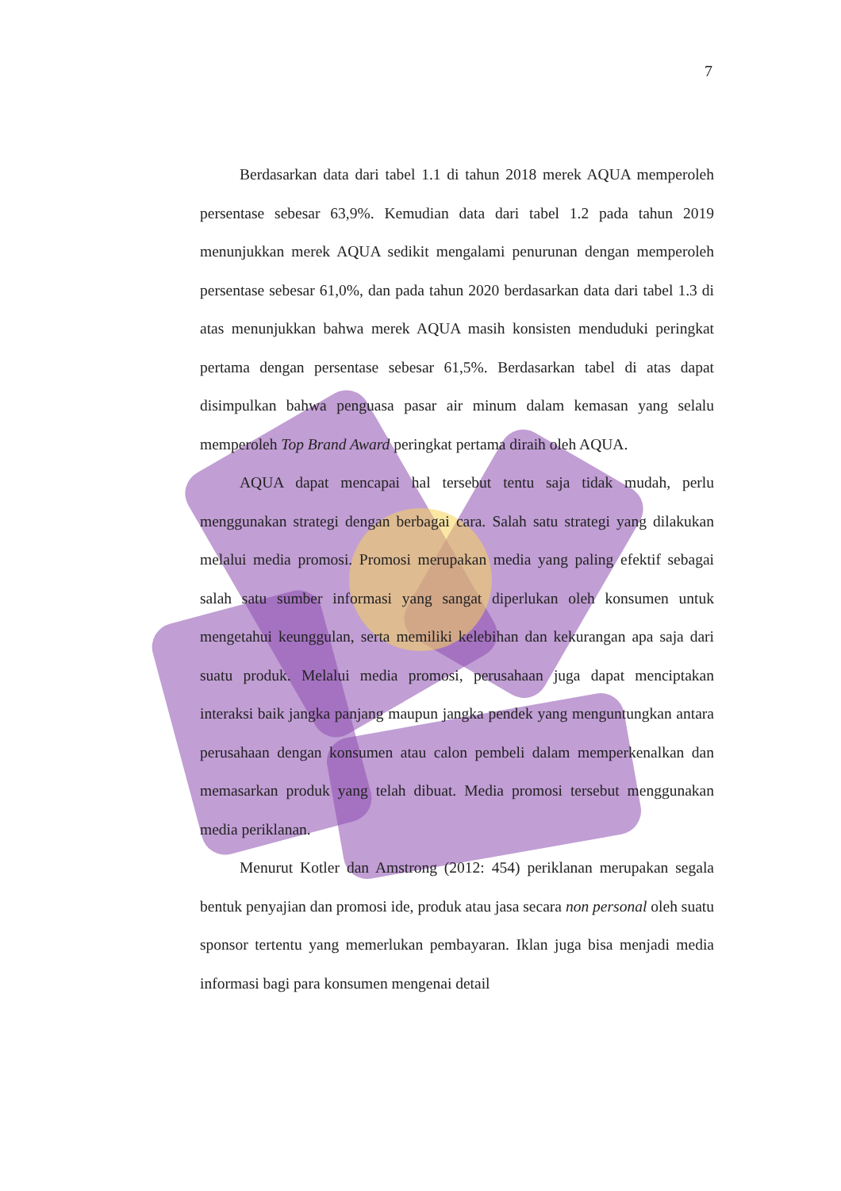7
Berdasarkan data dari tabel 1.1 di tahun 2018 merek AQUA memperoleh persentase sebesar 63,9%. Kemudian data dari tabel 1.2 pada tahun 2019 menunjukkan merek AQUA sedikit mengalami penurunan dengan memperoleh persentase sebesar 61,0%, dan pada tahun 2020 berdasarkan data dari tabel 1.3 di atas menunjukkan bahwa merek AQUA masih konsisten menduduki peringkat pertama dengan persentase sebesar 61,5%. Berdasarkan tabel di atas dapat disimpulkan bahwa penguasa pasar air minum dalam kemasan yang selalu memperoleh Top Brand Award peringkat pertama diraih oleh AQUA.
AQUA dapat mencapai hal tersebut tentu saja tidak mudah, perlu menggunakan strategi dengan berbagai cara. Salah satu strategi yang dilakukan melalui media promosi. Promosi merupakan media yang paling efektif sebagai salah satu sumber informasi yang sangat diperlukan oleh konsumen untuk mengetahui keunggulan, serta memiliki kelebihan dan kekurangan apa saja dari suatu produk. Melalui media promosi, perusahaan juga dapat menciptakan interaksi baik jangka panjang maupun jangka pendek yang menguntungkan antara perusahaan dengan konsumen atau calon pembeli dalam memperkenalkan dan memasarkan produk yang telah dibuat. Media promosi tersebut menggunakan media periklanan.
Menurut Kotler dan Amstrong (2012: 454) periklanan merupakan segala bentuk penyajian dan promosi ide, produk atau jasa secara non personal oleh suatu sponsor tertentu yang memerlukan pembayaran. Iklan juga bisa menjadi media informasi bagi para konsumen mengenai detail